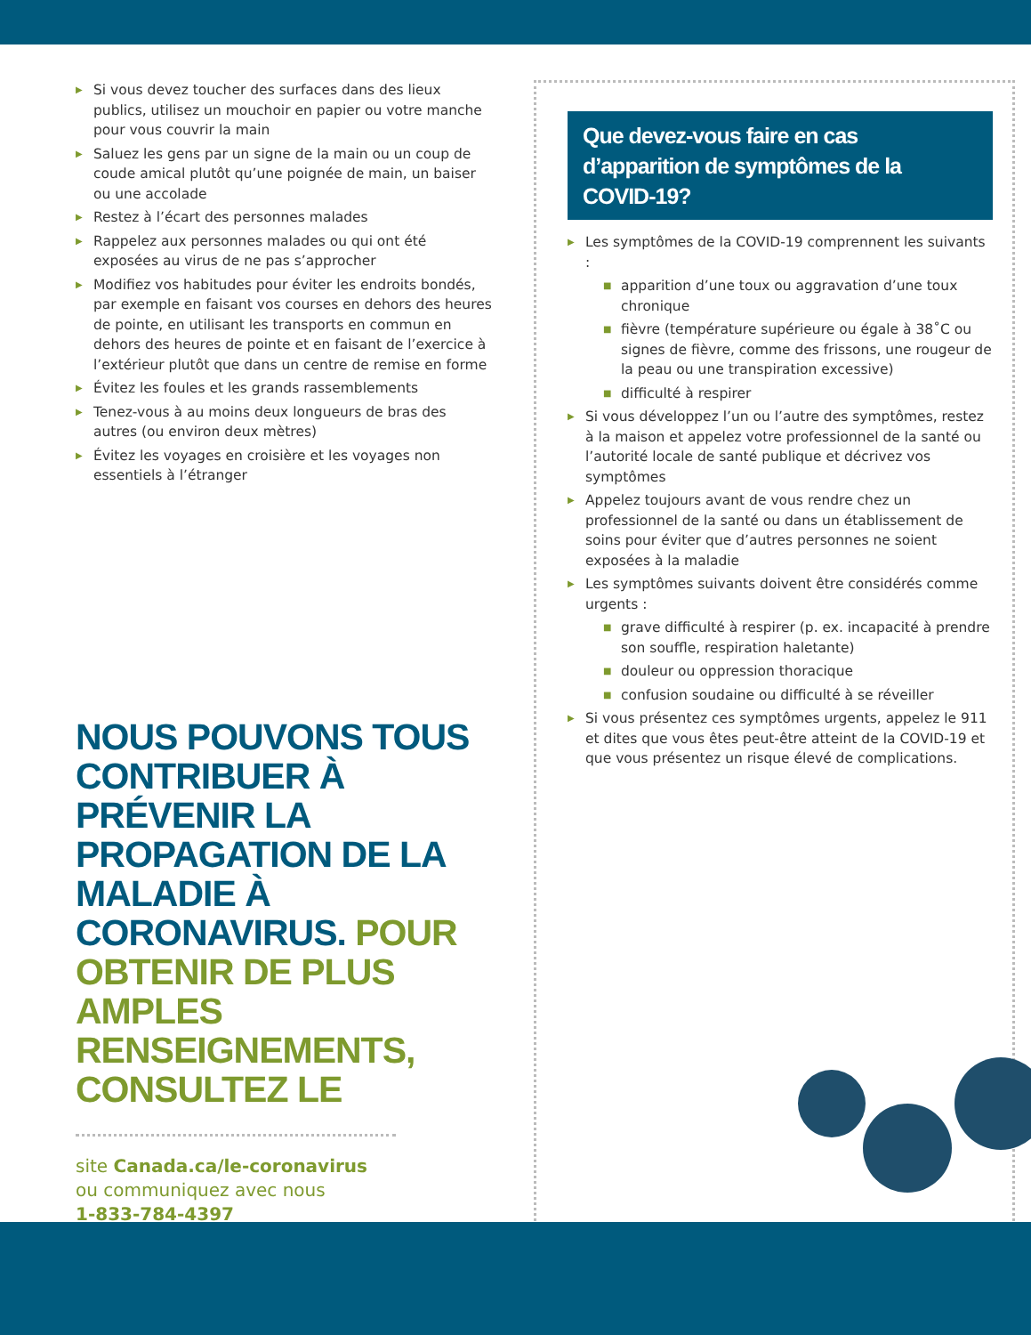▶ Si vous devez toucher des surfaces dans des lieux publics, utilisez un mouchoir en papier ou votre manche pour vous couvrir la main
▶ Saluez les gens par un signe de la main ou un coup de coude amical plutôt qu’une poignée de main, un baiser ou une accolade
▶ Restez à l’écart des personnes malades
▶ Rappelez aux personnes malades ou qui ont été exposées au virus de ne pas s’approcher
▶ Modifiez vos habitudes pour éviter les endroits bondés, par exemple en faisant vos courses en dehors des heures de pointe, en utilisant les transports en commun en dehors des heures de pointe et en faisant de l’exercice à l’extérieur plutôt que dans un centre de remise en forme
▶ Évitez les foules et les grands rassemblements
▶ Tenez-vous à au moins deux longueurs de bras des autres (ou environ deux mètres)
▶ Évitez les voyages en croisière et les voyages non essentiels à l’étranger
NOUS POUVONS TOUS CONTRIBUER À PRÉVENIR LA PROPAGATION DE LA MALADIE À CORONAVIRUS. POUR OBTENIR DE PLUS AMPLES RENSEIGNEMENTS, CONSULTEZ LE
site Canada.ca/le-coronavirus
ou communiquez avec nous
1-833-784-4397
Que devez-vous faire en cas d’apparition de symptômes de la COVID-19?
▶ Les symptômes de la COVID-19 comprennent les suivants :
■ apparition d’une toux ou aggravation d’une toux chronique
■ fièvre (température supérieure ou égale à 38˚C ou signes de fièvre, comme des frissons, une rougeur de la peau ou une transpiration excessive)
■ difficulté à respirer
▶ Si vous développez l’un ou l’autre des symptômes, restez à la maison et appelez votre professionnel de la santé ou l’autorité locale de santé publique et décrivez vos symptômes
▶ Appelez toujours avant de vous rendre chez un professionnel de la santé ou dans un établissement de soins pour éviter que d’autres personnes ne soient exposées à la maladie
▶ Les symptômes suivants doivent être considérés comme urgents :
■ grave difficulté à respirer (p. ex. incapacité à prendre son souffle, respiration haletante)
■ douleur ou oppression thoracique
■ confusion soudaine ou difficulté à se réveiller
▶ Si vous présentez ces symptômes urgents, appelez le 911 et dites que vous êtes peut-être atteint de la COVID-19 et que vous présentez un risque élevé de complications.